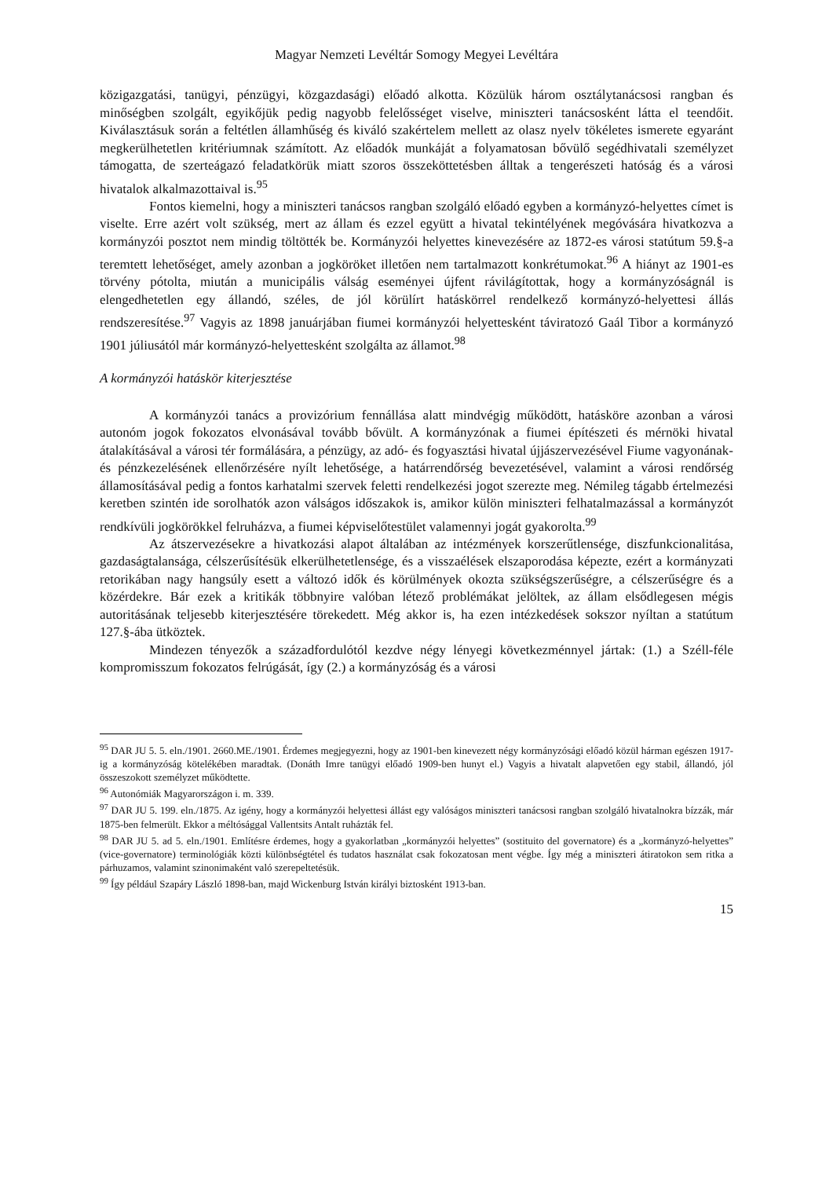Magyar Nemzeti Levéltár Somogy Megyei Levéltára
közigazgatási, tanügyi, pénzügyi, közgazdasági) előadó alkotta. Közülük három osztálytanácsosi rangban és minőségben szolgált, egyikőjük pedig nagyobb felelősséget viselve, miniszteri tanácsosként látta el teendőit. Kiválasztásuk során a feltétlen államhűség és kiváló szakértelem mellett az olasz nyelv tökéletes ismerete egyaránt megkerülhetetlen kritériumnak számított. Az előadók munkáját a folyamatosan bővülő segédhivatali személyzet támogatta, de szerteágazó feladatkörük miatt szoros összeköttetésben álltak a tengerészeti hatóság és a városi hivatalok alkalmazottaival is.<sup>95</sup>
Fontos kiemelni, hogy a miniszteri tanácsos rangban szolgáló előadó egyben a kormányzó-helyettes címet is viselte. Erre azért volt szükség, mert az állam és ezzel együtt a hivatal tekintélyének megóvására hivatkozva a kormányzói posztot nem mindig töltötték be. Kormányzói helyettes kinevezésére az 1872-es városi statútum 59.§-a teremtett lehetőséget, amely azonban a jogköröket illetően nem tartalmazott konkrétumokat.<sup>96</sup> A hiányt az 1901-es törvény pótolta, miután a municipális válság eseményei újfent rávilágítottak, hogy a kormányzóságnál is elengedhetetlen egy állandó, széles, de jól körülírt hatáskörrel rendelkező kormányzó-helyettesi állás rendszeresítése.<sup>97</sup> Vagyis az 1898 januárjában fiumei kormányzói helyettesként táviratozó Gaál Tibor a kormányzó 1901 júliusától már kormányzó-helyettesként szolgálta az államot.<sup>98</sup>
A kormányzói hatáskör kiterjesztése
A kormányzói tanács a provizórium fennállása alatt mindvégig működött, hatásköre azonban a városi autonóm jogok fokozatos elvonásával tovább bővült. A kormányzónak a fiumei építészeti és mérnöki hivatal átalakításával a városi tér formálására, a pénzügy, az adó- és fogyasztási hivatal újjászervezésével Fiume vagyonának- és pénzkezelésének ellenőrzésére nyílt lehetősége, a határrendőrség bevezetésével, valamint a városi rendőrség államosításával pedig a fontos karhatalmi szervek feletti rendelkezési jogot szerezte meg. Némileg tágabb értelmezési keretben szintén ide sorolhatók azon válságos időszakok is, amikor külön miniszteri felhatalmazással a kormányzót rendkívüli jogkörökkel felruházva, a fiumei képviselőtestület valamennyi jogát gyakorolta.<sup>99</sup>
Az átszervezésekre a hivatkozási alapot általában az intézmények korszerűtlensége, diszfunkcionalitása, gazdaságtalansága, célszerűsítésük elkerülhetetlensége, és a visszaélések elszaporodása képezte, ezért a kormányzati retorikában nagy hangsúly esett a változó idők és körülmények okozta szükségszerűségre, a célszerűségre és a közérdekre. Bár ezek a kritikák többnyire valóban létező problémákat jelöltek, az állam elsődlegesen mégis autoritásának teljesebb kiterjesztésére törekedett. Még akkor is, ha ezen intézkedések sokszor nyíltan a statútum 127.§-ába ütköztek.
Mindezen tényezők a századfordulótól kezdve négy lényegi következménnyel jártak: (1.) a Széll-féle kompromisszum fokozatos felrúgását, így (2.) a kormányzóság és a városi
<sup>95</sup> DAR JU 5. 5. eln./1901. 2660.ME./1901. Érdemes megjegyezni, hogy az 1901-ben kinevezett négy kormányzósági előadó közül hárman egészen 1917-ig a kormányzóság kötelékében maradtak. (Donáth Imre tanügyi előadó 1909-ben hunyt el.) Vagyis a hivatalt alapvetően egy stabil, állandó, jól összeszokott személyzet működtette.
<sup>96</sup> Autonómiák Magyarországon i. m. 339.
<sup>97</sup> DAR JU 5. 199. eln./1875. Az igény, hogy a kormányzói helyettesi állást egy valóságos miniszteri tanácsosi rangban szolgáló hivatalnokra bízzák, már 1875-ben felmerült. Ekkor a méltósággal Vallentsits Antalt ruházták fel.
<sup>98</sup> DAR JU 5. ad 5. eln./1901. Említésre érdemes, hogy a gyakorlatban „kormányzói helyettes” (sostituito del governatore) és a „kormányzó-helyettes” (vice-governatore) terminológiák közti különbségtétel és tudatos használat csak fokozatosan ment végbe. Így még a miniszteri átiratokon sem ritka a párhuzamos, valamint szinonimaként való szerepeltetésük.
<sup>99</sup> Így például Szapáry László 1898-ban, majd Wickenburg István királyi biztosként 1913-ban.
15